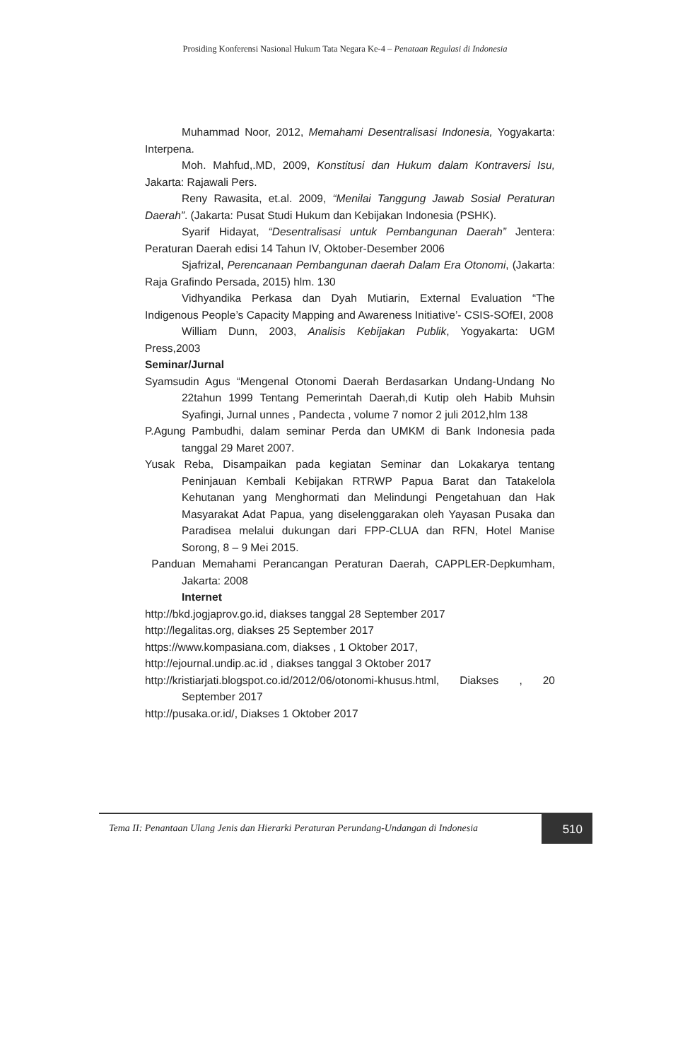Prosiding Konferensi Nasional Hukum Tata Negara Ke-4 – Penataan Regulasi di Indonesia
Muhammad Noor, 2012, Memahami Desentralisasi Indonesia, Yogyakarta: Interpena.
Moh. Mahfud,.MD, 2009, Konstitusi dan Hukum dalam Kontraversi Isu, Jakarta: Rajawali Pers.
Reny Rawasita, et.al. 2009, “Menilai Tanggung Jawab Sosial Peraturan Daerah”. (Jakarta: Pusat Studi Hukum dan Kebijakan Indonesia (PSHK).
Syarif Hidayat, “Desentralisasi untuk Pembangunan Daerah” Jentera: Peraturan Daerah edisi 14 Tahun IV, Oktober-Desember 2006
Sjafrizal, Perencanaan Pembangunan daerah Dalam Era Otonomi, (Jakarta: Raja Grafindo Persada, 2015) hlm. 130
Vidhyandika Perkasa dan Dyah Mutiarin, External Evaluation “The Indigenous People’s Capacity Mapping and Awareness Initiative’- CSIS-SOfEI, 2008
William Dunn, 2003, Analisis Kebijakan Publik, Yogyakarta: UGM Press,2003
Seminar/Jurnal
Syamsudin Agus “Mengenal Otonomi Daerah Berdasarkan Undang-Undang No 22tahun 1999 Tentang Pemerintah Daerah,di Kutip oleh Habib Muhsin Syafingi, Jurnal unnes , Pandecta , volume 7 nomor 2 juli 2012,hlm 138
P.Agung Pambudhi, dalam seminar Perda dan UMKM di Bank Indonesia pada tanggal 29 Maret 2007.
Yusak Reba, Disampaikan pada kegiatan Seminar dan Lokakarya tentang Peninjauan Kembali Kebijakan RTRWP Papua Barat dan Tatakelola Kehutanan yang Menghormati dan Melindungi Pengetahuan dan Hak Masyarakat Adat Papua, yang diselenggarakan oleh Yayasan Pusaka dan Paradisea melalui dukungan dari FPP-CLUA dan RFN, Hotel Manise Sorong, 8 – 9 Mei 2015.
Panduan Memahami Perancangan Peraturan Daerah, CAPPLER-Depkumham, Jakarta: 2008
Internet
http://bkd.jogjaprov.go.id, diakses tanggal 28 September 2017
http://legalitas.org, diakses 25 September 2017
https://www.kompasiana.com, diakses , 1 Oktober 2017,
http://ejournal.undip.ac.id , diakses tanggal 3 Oktober 2017
http://kristiarjati.blogspot.co.id/2012/06/otonomi-khusus.html, Diakses , 20 September 2017
http://pusaka.or.id/, Diakses 1 Oktober 2017
Tema II: Penantaan Ulang Jenis dan Hierarki Peraturan Perundang-Undangan di Indonesia
510